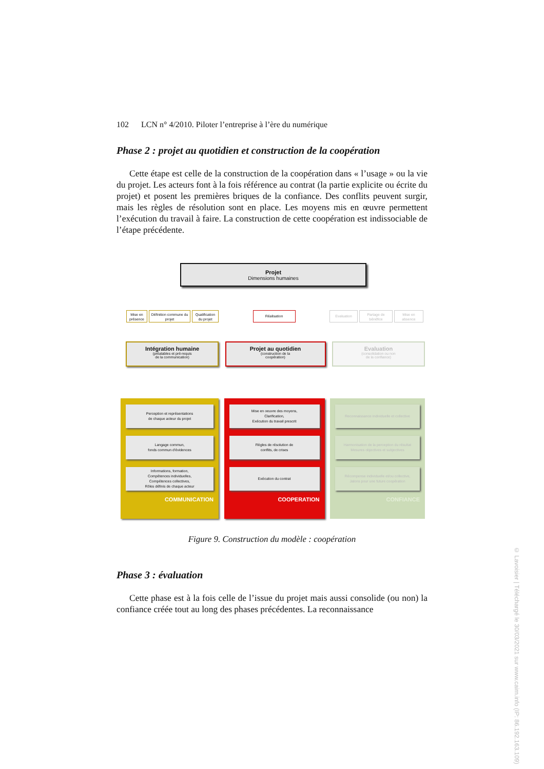102 LCN n° 4/2010. Piloter l’entreprise à l’ère du numérique
Phase 2 : projet au quotidien et construction de la coopération
Cette étape est celle de la construction de la coopération dans « l’usage » ou la vie du projet. Les acteurs font à la fois référence au contrat (la partie explicite ou écrite du projet) et posent les premières briques de la confiance. Des conflits peuvent surgir, mais les règles de résolution sont en place. Les moyens mis en œuvre permettent l’exécution du travail à faire. La construction de cette coopération est indissociable de l’étape précédente.
Projet
Dimensions humaines
Mise en présence
Définition commune du projet
Qualification du projet
Réalisation Evaluation
Partage de bénéfice
Mise en absence
Intégration humaine
(préalables et pré-requis
de la communication)
Projet au quotidien
(construction de la
coopération)
Evaluation
(consolidation ou non
de la confiance)
Perception et représentations
de chaque acteur du projet
Langage commun,
fonds commun d'évidences
Informations, formation,
Compétences individuelles,
Compétences collectives,
Rôles définis de chaque acteur
COMMUNICATION
Mise en oeuvre des moyens,
Clarification,
Exécution du travail prescrit
Règles de résolution de
conflits, de crises
Exécution du contrat
COOPERATION
Reconnaissance individuelle et collective
Harmonisation de la perception du résultat
Mesures objectives et subjectives
Récompense individuelle et/ou collective,
Jalons pour une future coopération
CONFIANCE
Figure 9. Construction du modèle : coopération
Phase 3 : évaluation
Cette phase est à la fois celle de l’issue du projet mais aussi consolide (ou non) la confiance créée tout au long des phases précédentes. La reconnaissance
© Lavoisier | Téléchargé le 30/03/2021 sur www.cairn.info (IP: 86.192.163.109)